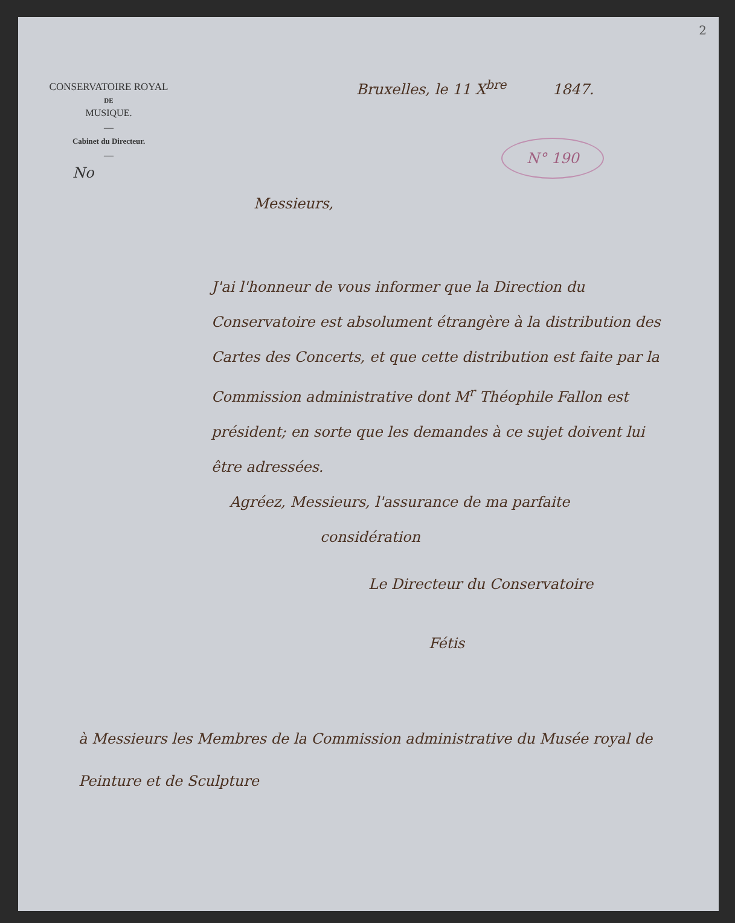2
CONSERVATOIRE ROYAL
DE
MUSIQUE.
—
Cabinet du Directeur.
—
No
Bruxelles, le 11 X<sup>bre</sup> 1847.
N° 190
Messieurs,
J'ai l'honneur de vous informer que la Direction du Conservatoire est absolument étrangère à la distribution des Cartes des Concerts, et que cette distribution est faite par la Commission administrative dont M<sup>r</sup> Théophile Fallon est président; en sorte que les demandes à ce sujet doivent lui être adressées.
Agréez, Messieurs, l'assurance de ma parfaite
considération
Le Directeur du Conservatoire
Fétis
à Messieurs les Membres de la Commission administrative du Musée royal de Peinture et de Sculpture